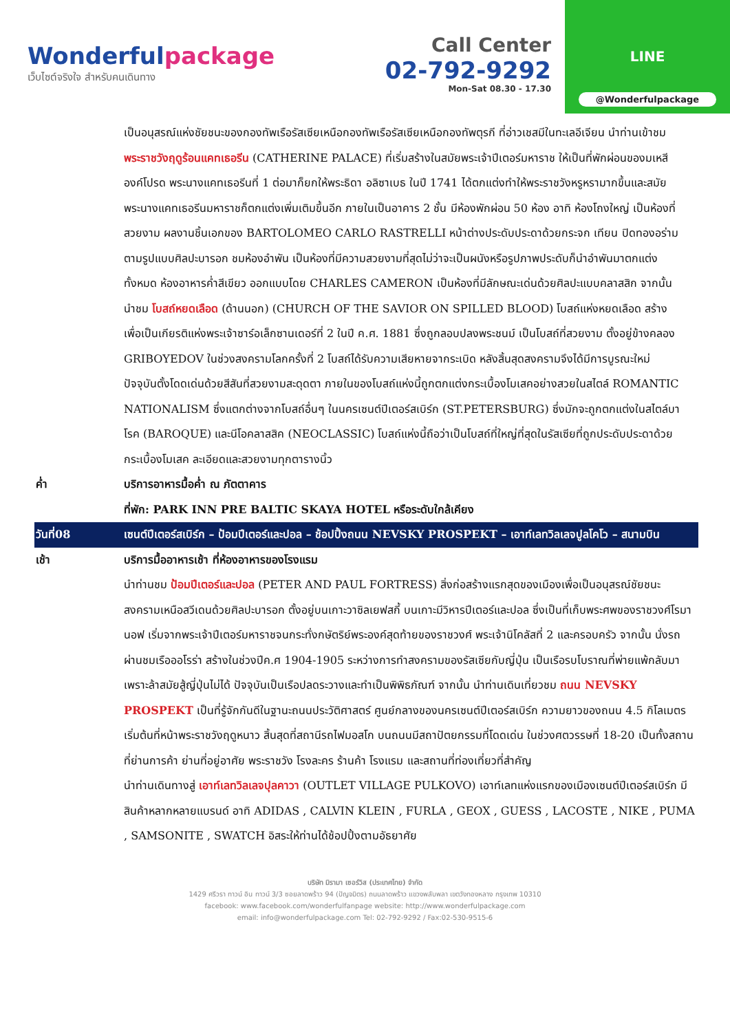Wonderfulpackage
เว็บไซต์จริงใจ สำหรับคนเดินทาง
Call Center
02-792-9292
Mon-Sat 08.30 - 17.30
LINE
@Wonderfulpackage
เป็นอนุสรณ์แห่งชัยชนะของกองทัพเรือรัสเซียเหนือกองทัพเรือรัสเซียเหนือกองทัพตุรกี ที่อ่าวเชสมีในทะเลอีเจียน นำท่านเข้าชม พระราชวังฤดูร้อนแคทเธอรีน (CATHERINE PALACE) ที่เริ่มสร้างในสมัยพระเจ้าปีเตอร์มหาราช ให้เป็นที่พักผ่อนของมเหสีองค์โปรด พระนางแคทเธอรีนที่ 1 ต่อมาก็ยกให้พระธิดา อลิซาเบธ ในปี 1741 ได้ตกแต่งทำให้พระราชวังหรูหรามากขึ้นและสมัยพระนางแคทเธอรีนมหาราชก็ตกแต่งเพิ่มเติมขึ้นอีก ภายในเป็นอาคาร 2 ชั้น มีห้องพักผ่อน 50 ห้อง อาทิ ห้องโถงใหญ่ เป็นห้องที่สวยงาม ผลงานชิ้นเอกของ BARTOLOMEO CARLO RASTRELLI หน้าต่างประดับประดาด้วยกระจก เทียน ปิดทองอร่ามตามรูปแบบศิลปะบารอก ชมห้องอำพัน เป็นห้องที่มีความสวยงามที่สุดไม่ว่าจะเป็นผนังหรือรูปภาพประดับก็นำอำพันมาตกแต่งทั้งหมด ห้องอาหารค่ำสีเขียว ออกแบบโดย CHARLES CAMERON เป็นห้องที่มีลักษณะเด่นด้วยศิลปะแบบคลาสสิก จากนั้น นำชม โบสถ์หยดเลือด (ด้านนอก) (CHURCH OF THE SAVIOR ON SPILLED BLOOD) โบสถ์แห่งหยดเลือด สร้างเพื่อเป็นเกียรติแห่งพระเจ้าซาร์อเล็กซานเดอร์ที่ 2 ในปี ค.ศ. 1881 ซึ่งถูกลอบปลงพระชนม์ เป็นโบสถ์ที่สวยงาม ตั้งอยู่ข้างคลอง GRIBOYEDOV ในช่วงสงครามโลกครั้งที่ 2 โบสถ์ได้รับความเสียหายจากระเบิด หลังสิ้นสุดสงครามจึงได้มีการบูรณะใหม่ ปัจจุบันตั้งโดดเด่นด้วยสีสันที่สวยงามสะดุดตา ภายในของโบสถ์แห่งนี้ถูกตกแต่งกระเบื้องโมเสคอย่างสวยในสไตล์ ROMANTIC NATIONALISM ซึ่งแตกต่างจากโบสถ์อื่นๆ ในนครเซนต์ปีเตอร์สเบิร์ก (ST.PETERSBURG) ซึ่งมักจะถูกตกแต่งในสไตล์บาโรค (BAROQUE) และนีโอคลาสสิค (NEOCLASSIC) โบสถ์แห่งนี้ถือว่าเป็นโบสถ์ที่ใหญ่ที่สุดในรัสเซียที่ถูกประดับประดาด้วยกระเบื้องโมเสค ละเอียดและสวยงามทุกตารางนิ้ว
ค่ำ บริการอาหารมื้อค่ำ ณ ภัตตาคาร
ที่พัก: PARK INN PRE BALTIC SKAYA HOTEL หรือระดับใกล้เคียง
วันที่08 เซนต์ปีเตอร์สเบิร์ก – ป้อมปีเตอร์และปอล – ช้อปปิ้งถนน NEVSKY PROSPEKT – เอาท์เลทวิลเลจปูลโคโว – สนามบิน
เช้า บริการมื้ออาหารเช้า ที่ห้องอาหารของโรงแรม
นำท่านชม ป้อมปีเตอร์และปอล (PETER AND PAUL FORTRESS) สิ่งก่อสร้างแรกสุดของเมืองเพื่อเป็นอนุสรณ์ชัยชนะสงครามเหนือสวีเดนด้วยศิลปะบารอก ตั้งอยู่บนเกาะวาซิลเยฟสกี้ บนเกาะมีวิหารปีเตอร์และปอล ซึ่งเป็นที่เก็บพระศพของราชวงศ์โรมานอฟ เริ่มจากพระเจ้าปีเตอร์มหาราชจนกระทั่งกษัตริย์พระองค์สุดท้ายของราชวงศ์ พระเจ้านิโคลัสที่ 2 และครอบครัว จากนั้น นั่งรถผ่านชมเรือออโรร่า สร้างในช่วงปีค.ศ 1904-1905 ระหว่างการทำสงครามของรัสเซียกับญี่ปุ่น เป็นเรือรบโบราณที่พ่ายแพ้กลับมาเพราะล้าสมัยสู้ญี่ปุ่นไม่ได้ ปัจจุบันเป็นเรือปลดระวางและทำเป็นพิพิธภัณฑ์ จากนั้น นำท่านเดินเที่ยวชม ถนน NEVSKY PROSPEKT เป็นที่รู้จักกันดีในฐานะถนนประวัติศาสตร์ ศูนย์กลางของนครเซนต์ปีเตอร์สเบิร์ก ความยาวของถนน 4.5 กิโลเมตร เริ่มต้นที่หน้าพระราชวังฤดูหนาว สิ้นสุดที่สถานีรถไฟมอสโก บนถนนมีสถาปัตยกรรมที่โดดเด่น ในช่วงศตวรรษที่ 18-20 เป็นทั้งสถานที่ย่านการค้า ย่านที่อยู่อาศัย พระราชวัง โรงละคร ร้านค้า โรงแรม และสถานที่ท่องเที่ยวที่สำคัญ
นำท่านเดินทางสู่ เอาท์เลทวิลเลจปุลคาวา (OUTLET VILLAGE PULKOVO) เอาท์เลทแห่งแรกของเมืองเซนต์ปีเตอร์สเบิร์ก มีสินค้าหลากหลายแบรนด์ อาทิ ADIDAS , CALVIN KLEIN , FURLA , GEOX , GUESS , LACOSTE , NIKE , PUMA , SAMSONITE , SWATCH อิสระให้ท่านได้ช้อปปิ้งตามอัธยาศัย
บริษัท มิรามา เซอร์วิส (ประเทศไทย) จำกัด
1429 ศรีวรา ทาวน์ อิน ทาวน์ 3/3 ซอยลาดพร้าว 94 (ปัญจมิตร) ถนนลาดพร้าว แขวงพลับพลา เขตวังทองหลาง กรุงเทพ 10310
facebook: www.facebook.com/wonderfulfanpage website: http://www.wonderfulpackage.com
email: info@wonderfulpackage.com Tel: 02-792-9292 / Fax:02-530-9515-6